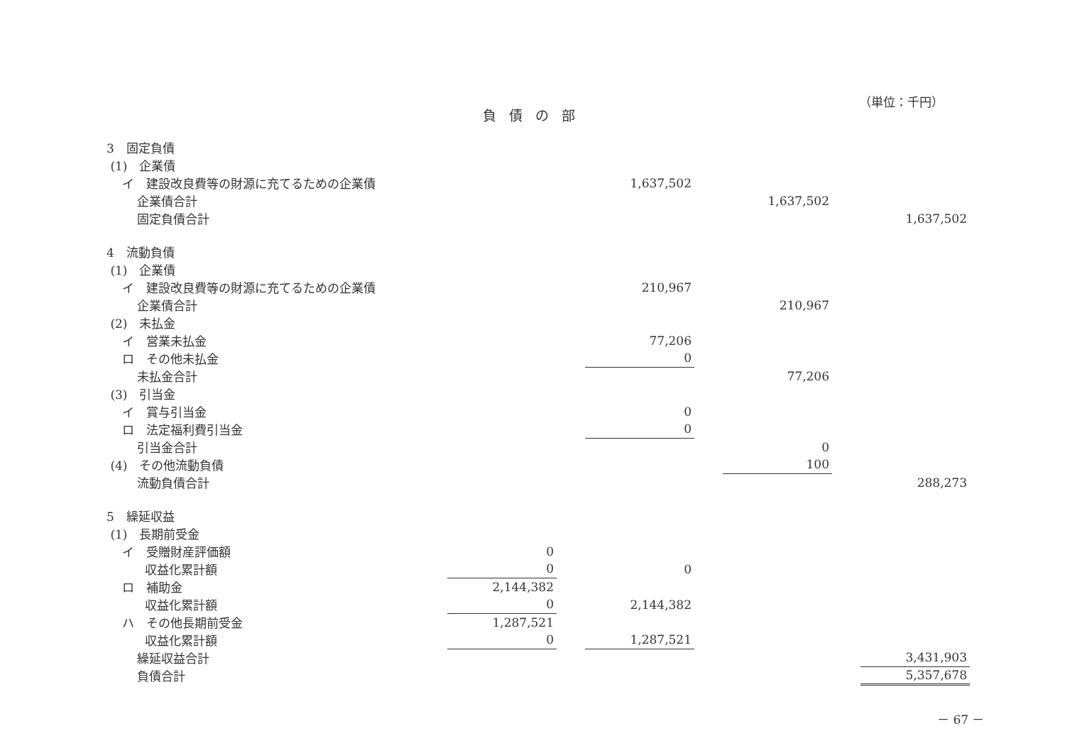（単位：千円）
負債の部
| 3 固定負債 | | | | | | | |
| (1) 企業債 | | | | | | | |
| イ 建設改良費等の財源に充てるための企業債 | | | 1,637,502 | | | | |
| 企業債合計 | | | | | 1,637,502 | | |
| 固定負債合計 | | | | | | | 1,637,502 |
| 4 流動負債 | | | | | | | |
| (1) 企業債 | | | | | | | |
| イ 建設改良費等の財源に充てるための企業債 | | | 210,967 | | | | |
| 企業債合計 | | | | | 210,967 | | |
| (2) 未払金 | | | | | | | |
| イ 営業未払金 | | | 77,206 | | | | |
| ロ その他未払金 | | | 0 | | | | |
| 未払金合計 | | | | | 77,206 | | |
| (3) 引当金 | | | | | | | |
| イ 賞与引当金 | | | 0 | | | | |
| ロ 法定福利費引当金 | | | 0 | | | | |
| 引当金合計 | | | | | 0 | | |
| (4) その他流動負債 | | | | | 100 | | |
| 流動負債合計 | | | | | | | 288,273 |
| 5 繰延収益 | | | | | | | |
| (1) 長期前受金 | | | | | | | |
| イ 受贈財産評価額 | 0 | | | | | | |
| 収益化累計額 | 0 | | 0 | | | | |
| ロ 補助金 | 2,144,382 | | | | | | |
| 収益化累計額 | 0 | | 2,144,382 | | | | |
| ハ その他長期前受金 | 1,287,521 | | | | | | |
| 収益化累計額 | 0 | | 1,287,521 | | | | |
| 繰延収益合計 | | | | | | | 3,431,903 |
| 負債合計 | | | | | | | 5,357,678 |
－ 67 －